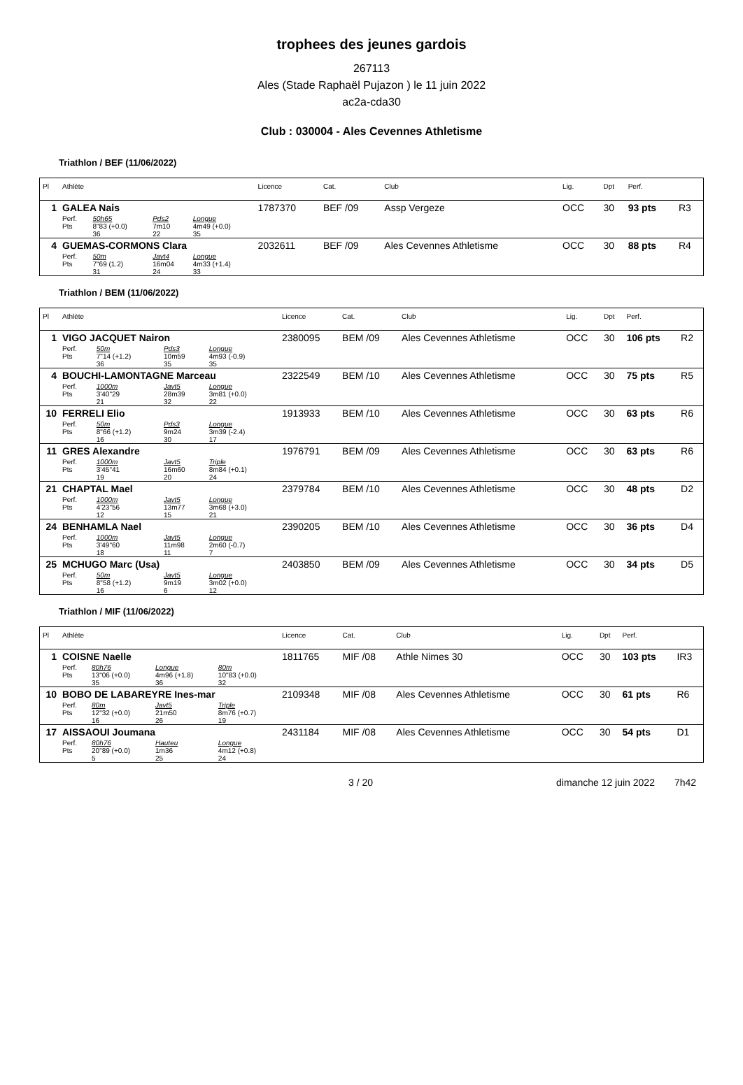trophees des jeunes gardois
267113
Ales (Stade Raphaël Pujazon ) le 11 juin 2022
ac2a-cda30
Club : 030004 - Ales Cevennes Athletisme
Triathlon / BEF (11/06/2022)
| Pl | Athlète | | | | Licence | Cat. | Club | Lig. | Dpt | Perf. | |
| --- | --- | --- | --- | --- | --- | --- | --- | --- | --- | --- | --- |
| 1 | GALEA Nais | | | | 1787370 | BEF /09 | Assp Vergeze | OCC | 30 | 93 pts | R3 |
| | Perf. Pts | 50h65 8"83 (+0.0) 36 | Pds2 7m10 22 | Longue 4m49 (+0.0) 35 | | | | | | | |
| 4 | GUEMAS-CORMONS Clara | | | | 2032611 | BEF /09 | Ales Cevennes Athletisme | OCC | 30 | 88 pts | R4 |
| | Perf. Pts | 50m 7"69 (1.2) 31 | Javt4 16m04 24 | Longue 4m33 (+1.4) 33 | | | | | | | |
Triathlon / BEM (11/06/2022)
| Pl | Athlète | | | | Licence | Cat. | Club | Lig. | Dpt | Perf. | |
| --- | --- | --- | --- | --- | --- | --- | --- | --- | --- | --- | --- |
| 1 | VIGO JACQUET Nairon | | | | 2380095 | BEM /09 | Ales Cevennes Athletisme | OCC | 30 | 106 pts | R2 |
| | Perf. Pts | 50m 7"14 (+1.2) 36 | Pds3 10m59 35 | Longue 4m93 (-0.9) 35 | | | | | | | |
| 4 | BOUCHI-LAMONTAGNE Marceau | | | | 2322549 | BEM /10 | Ales Cevennes Athletisme | OCC | 30 | 75 pts | R5 |
| | Perf. Pts | 1000m 3'40"29 21 | Javt5 28m39 32 | Longue 3m81 (+0.0) 22 | | | | | | | |
| 10 | FERRELI Elio | | | | 1913933 | BEM /10 | Ales Cevennes Athletisme | OCC | 30 | 63 pts | R6 |
| | Perf. Pts | 50m 8"66 (+1.2) 16 | Pds3 9m24 30 | Longue 3m39 (-2.4) 17 | | | | | | | |
| 11 | GRES Alexandre | | | | 1976791 | BEM /09 | Ales Cevennes Athletisme | OCC | 30 | 63 pts | R6 |
| | Perf. Pts | 1000m 3'45"41 19 | Javt5 16m60 20 | Triple 8m84 (+0.1) 24 | | | | | | | |
| 21 | CHAPTAL Mael | | | | 2379784 | BEM /10 | Ales Cevennes Athletisme | OCC | 30 | 48 pts | D2 |
| | Perf. Pts | 1000m 4'23"56 12 | Javt5 13m77 15 | Longue 3m68 (+3.0) 21 | | | | | | | |
| 24 | BENHAMLA Nael | | | | 2390205 | BEM /10 | Ales Cevennes Athletisme | OCC | 30 | 36 pts | D4 |
| | Perf. Pts | 1000m 3'49"60 18 | Javt5 11m98 11 | Longue 2m60 (-0.7) 7 | | | | | | | |
| 25 | MCHUGO Marc (Usa) | | | | 2403850 | BEM /09 | Ales Cevennes Athletisme | OCC | 30 | 34 pts | D5 |
| | Perf. Pts | 50m 8"58 (+1.2) 16 | Javt5 9m19 6 | Longue 3m02 (+0.0) 12 | | | | | | | |
Triathlon / MIF (11/06/2022)
| Pl | Athlète | | | | Licence | Cat. | Club | Lig. | Dpt | Perf. | |
| --- | --- | --- | --- | --- | --- | --- | --- | --- | --- | --- | --- |
| 1 | COISNE Naelle | | | | 1811765 | MIF /08 | Athle Nimes 30 | OCC | 30 | 103 pts | IR3 |
| | Perf. Pts | 80h76 13"06 (+0.0) 35 | Longue 4m96 (+1.8) 36 | 80m 10"83 (+0.0) 32 | | | | | | | |
| 10 | BOBO DE LABAREYRE Ines-mar | | | | 2109348 | MIF /08 | Ales Cevennes Athletisme | OCC | 30 | 61 pts | R6 |
| | Perf. Pts | 80m 12"32 (+0.0) 16 | Javt5 21m50 26 | Triple 8m76 (+0.7) 19 | | | | | | | |
| 17 | AISSAOUI Joumana | | | | 2431184 | MIF /08 | Ales Cevennes Athletisme | OCC | 30 | 54 pts | D1 |
| | Perf. Pts | 80h76 20"89 (+0.0) 5 | Hauteu 1m36 25 | Longue 4m12 (+0.8) 24 | | | | | | | |
3 / 20 dimanche 12 juin 2022 7h42